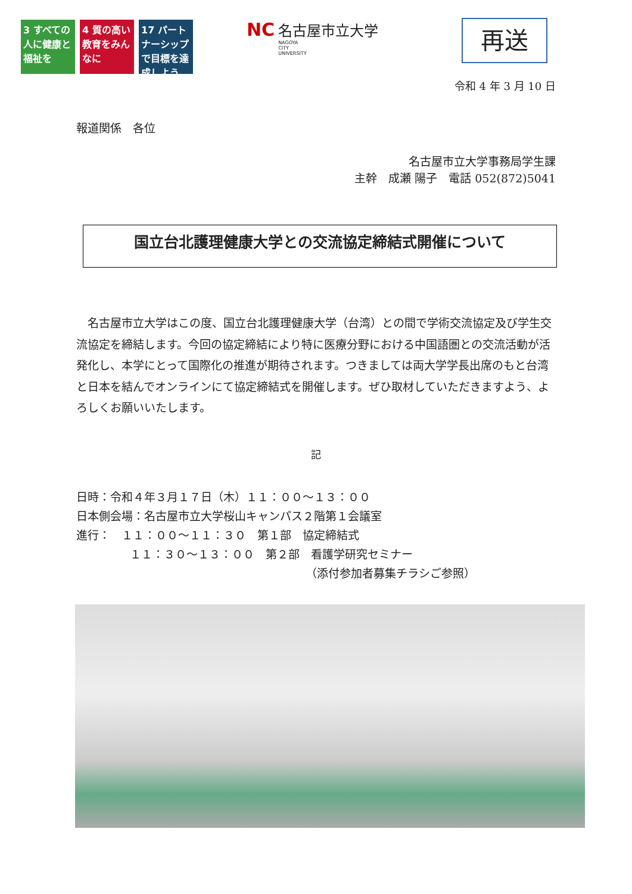3 すべての人に健康と福祉を
4 質の高い教育をみんなに
17 パートナーシップで目標を達成しよう
NC 名古屋市立大学
NAGOYA
CITY
UNIVERSITY
再送
令和 4 年 3 月 10 日
報道関係　各位
名古屋市立大学事務局学生課
主幹　成瀬 陽子　電話 052(872)5041
国立台北護理健康大学との交流協定締結式開催について
名古屋市立大学はこの度、国立台北護理健康大学（台湾）との間で学術交流協定及び学生交流協定を締結します。今回の協定締結により特に医療分野における中国語圏との交流活動が活発化し、本学にとって国際化の推進が期待されます。つきましては両大学学長出席のもと台湾と日本を結んでオンラインにて協定締結式を開催します。ぜひ取材していただきますよう、よろしくお願いいたします。
記
日時：令和４年３月１７日（木）１１：００～１３：００
日本側会場：名古屋市立大学桜山キャンパス２階第１会議室
進行：　１１：００～１１：３０　第１部　協定締結式
１１：３０～１３：００　第２部　看護学研究セミナー
（添付参加者募集チラシご参照）